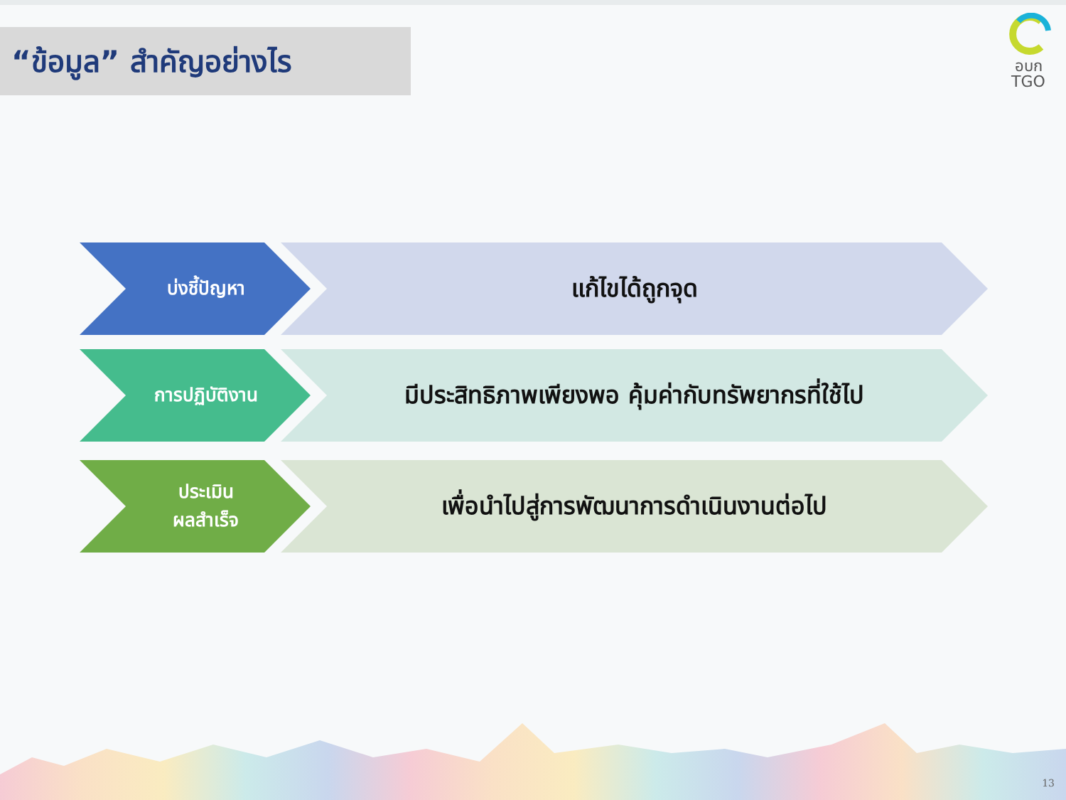“ข้อมูล” สำคัญอย่างไร
อบก
TGO
บ่งชี้ปัญหา แก้ไขได้ถูกจุด
การปฏิบัติงาน มีประสิทธิภาพเพียงพอ คุ้มค่ากับทรัพยากรที่ใช้ไป
ประเมิน
ผลสำเร็จ
เพื่อนำไปสู่การพัฒนาการดำเนินงานต่อไป
13